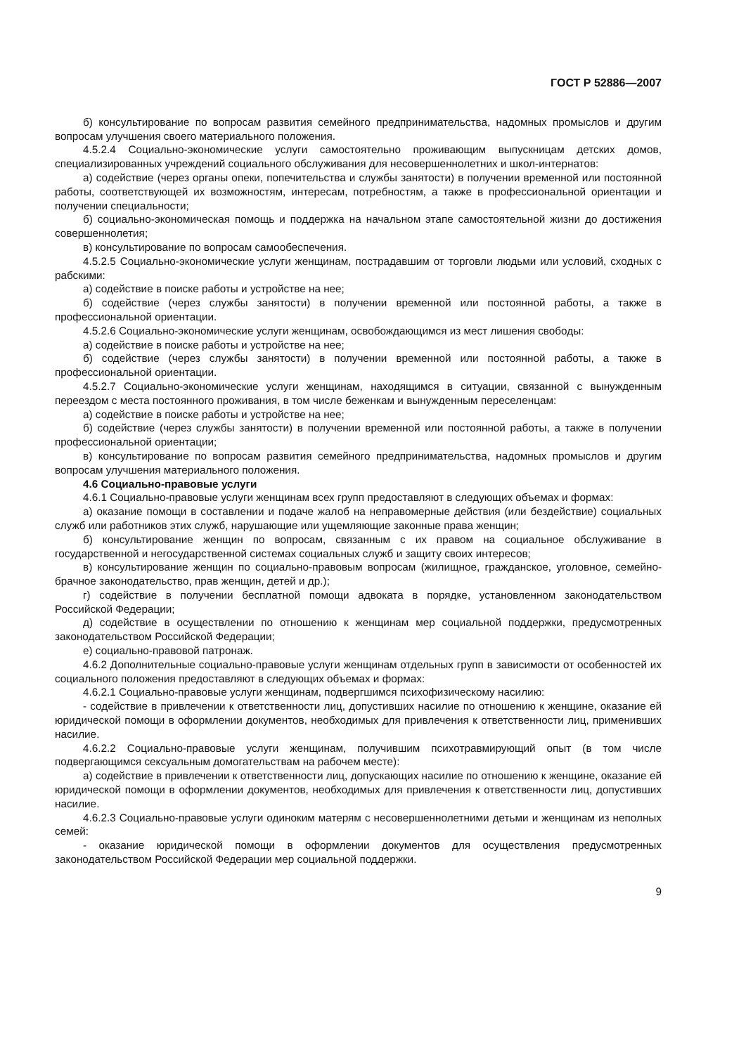ГОСТ Р 52886—2007
б) консультирование по вопросам развития семейного предпринимательства, надомных промыслов и другим вопросам улучшения своего материального положения.
4.5.2.4 Социально-экономические услуги самостоятельно проживающим выпускницам детских домов, специализированных учреждений социального обслуживания для несовершеннолетних и школ-интернатов:
а) содействие (через органы опеки, попечительства и службы занятости) в получении временной или постоянной работы, соответствующей их возможностям, интересам, потребностям, а также в профессиональной ориентации и получении специальности;
б) социально-экономическая помощь и поддержка на начальном этапе самостоятельной жизни до достижения совершеннолетия;
в) консультирование по вопросам самообеспечения.
4.5.2.5 Социально-экономические услуги женщинам, пострадавшим от торговли людьми или условий, сходных с рабскими:
а) содействие в поиске работы и устройстве на нее;
б) содействие (через службы занятости) в получении временной или постоянной работы, а также в профессиональной ориентации.
4.5.2.6 Социально-экономические услуги женщинам, освобождающимся из мест лишения свободы:
а) содействие в поиске работы и устройстве на нее;
б) содействие (через службы занятости) в получении временной или постоянной работы, а также в профессиональной ориентации.
4.5.2.7 Социально-экономические услуги женщинам, находящимся в ситуации, связанной с вынужденным переездом с места постоянного проживания, в том числе беженкам и вынужденным переселенцам:
а) содействие в поиске работы и устройстве на нее;
б) содействие (через службы занятости) в получении временной или постоянной работы, а также в получении профессиональной ориентации;
в) консультирование по вопросам развития семейного предпринимательства, надомных промыслов и другим вопросам улучшения материального положения.
4.6 Социально-правовые услуги
4.6.1 Социально-правовые услуги женщинам всех групп предоставляют в следующих объемах и формах:
а) оказание помощи в составлении и подаче жалоб на неправомерные действия (или бездействие) социальных служб или работников этих служб, нарушающие или ущемляющие законные права женщин;
б) консультирование женщин по вопросам, связанным с их правом на социальное обслуживание в государственной и негосударственной системах социальных служб и защиту своих интересов;
в) консультирование женщин по социально-правовым вопросам (жилищное, гражданское, уголовное, семейно-брачное законодательство, прав женщин, детей и др.);
г) содействие в получении бесплатной помощи адвоката в порядке, установленном законодательством Российской Федерации;
д) содействие в осуществлении по отношению к женщинам мер социальной поддержки, предусмотренных законодательством Российской Федерации;
е) социально-правовой патронаж.
4.6.2 Дополнительные социально-правовые услуги женщинам отдельных групп в зависимости от особенностей их социального положения предоставляют в следующих объемах и формах:
4.6.2.1 Социально-правовые услуги женщинам, подвергшимся психофизическому насилию:
- содействие в привлечении к ответственности лиц, допустивших насилие по отношению к женщине, оказание ей юридической помощи в оформлении документов, необходимых для привлечения к ответственности лиц, применивших насилие.
4.6.2.2 Социально-правовые услуги женщинам, получившим психотравмирующий опыт (в том числе подвергающимся сексуальным домогательствам на рабочем месте):
а) содействие в привлечении к ответственности лиц, допускающих насилие по отношению к женщине, оказание ей юридической помощи в оформлении документов, необходимых для привлечения к ответственности лиц, допустивших насилие.
4.6.2.3 Социально-правовые услуги одиноким матерям с несовершеннолетними детьми и женщинам из неполных семей:
- оказание юридической помощи в оформлении документов для осуществления предусмотренных законодательством Российской Федерации мер социальной поддержки.
9